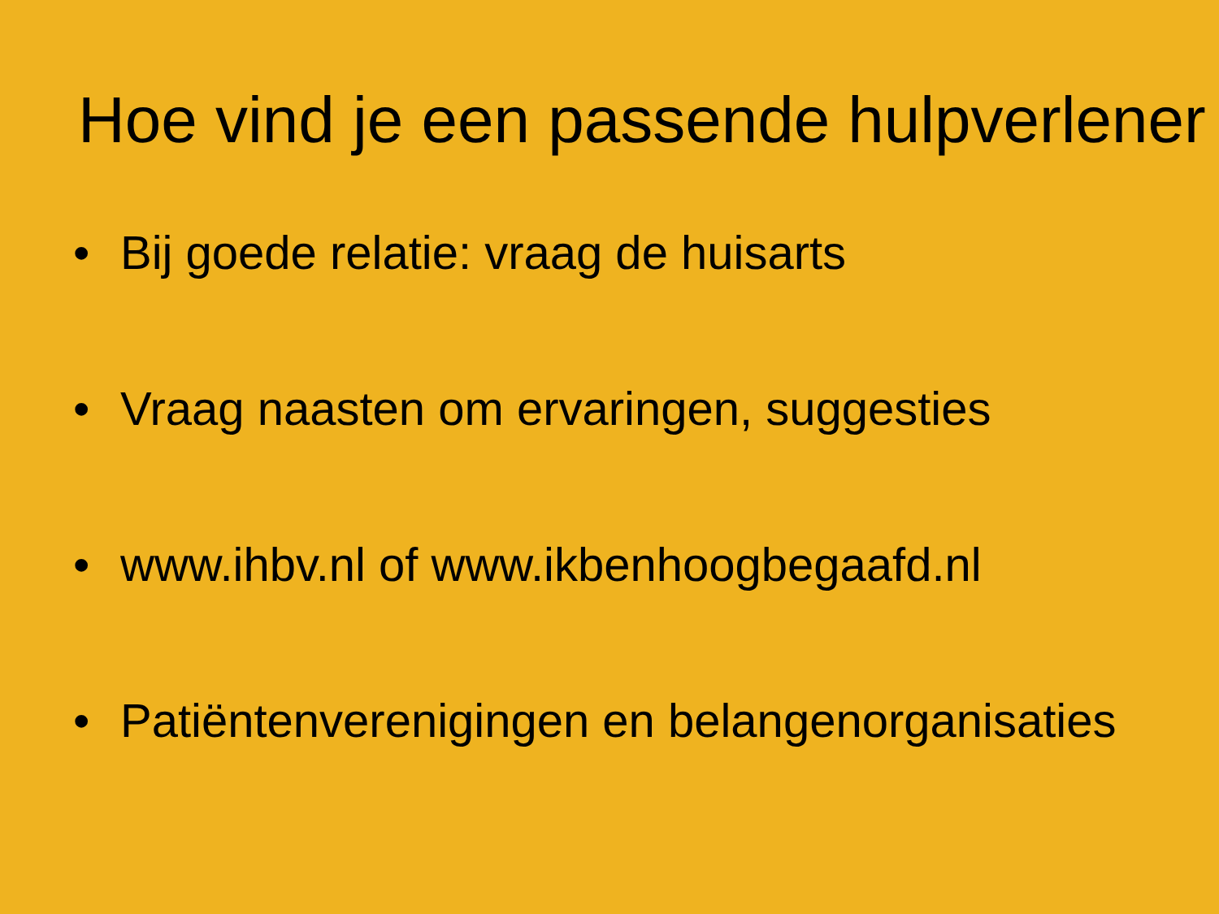Hoe vind je een passende hulpverlener
• Bij goede relatie: vraag de huisarts
• Vraag naasten om ervaringen, suggesties
• www.ihbv.nl of www.ikbenhoogbegaafd.nl
• Patiëntenverenigingen en belangenorganisaties